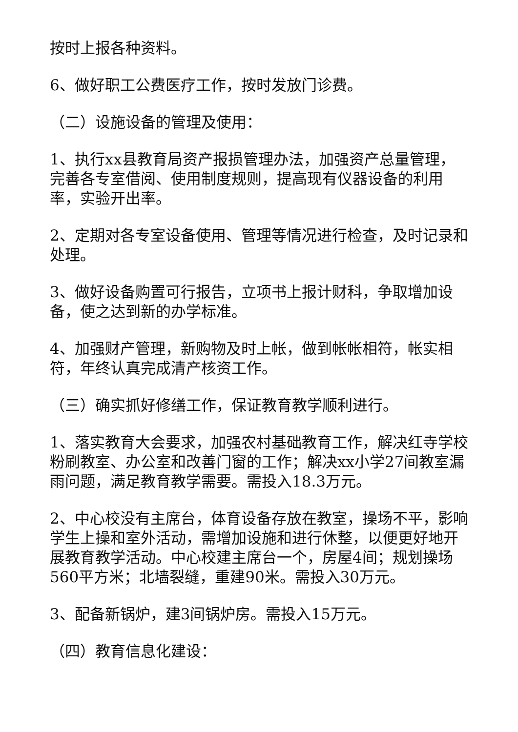按时上报各种资料。
6、做好职工公费医疗工作，按时发放门诊费。
（二）设施设备的管理及使用：
1、执行xx县教育局资产报损管理办法，加强资产总量管理，完善各专室借阅、使用制度规则，提高现有仪器设备的利用率，实验开出率。
2、定期对各专室设备使用、管理等情况进行检查，及时记录和处理。
3、做好设备购置可行报告，立项书上报计财科，争取增加设备，使之达到新的办学标准。
4、加强财产管理，新购物及时上帐，做到帐帐相符，帐实相符，年终认真完成清产核资工作。
（三）确实抓好修缮工作，保证教育教学顺利进行。
1、落实教育大会要求，加强农村基础教育工作，解决红寺学校粉刷教室、办公室和改善门窗的工作；解决xx小学27间教室漏雨问题，满足教育教学需要。需投入18.3万元。
2、中心校没有主席台，体育设备存放在教室，操场不平，影响学生上操和室外活动，需增加设施和进行休整，以便更好地开展教育教学活动。中心校建主席台一个，房屋4间；规划操场560平方米；北墙裂缝，重建90米。需投入30万元。
3、配备新锅炉，建3间锅炉房。需投入15万元。
（四）教育信息化建设：